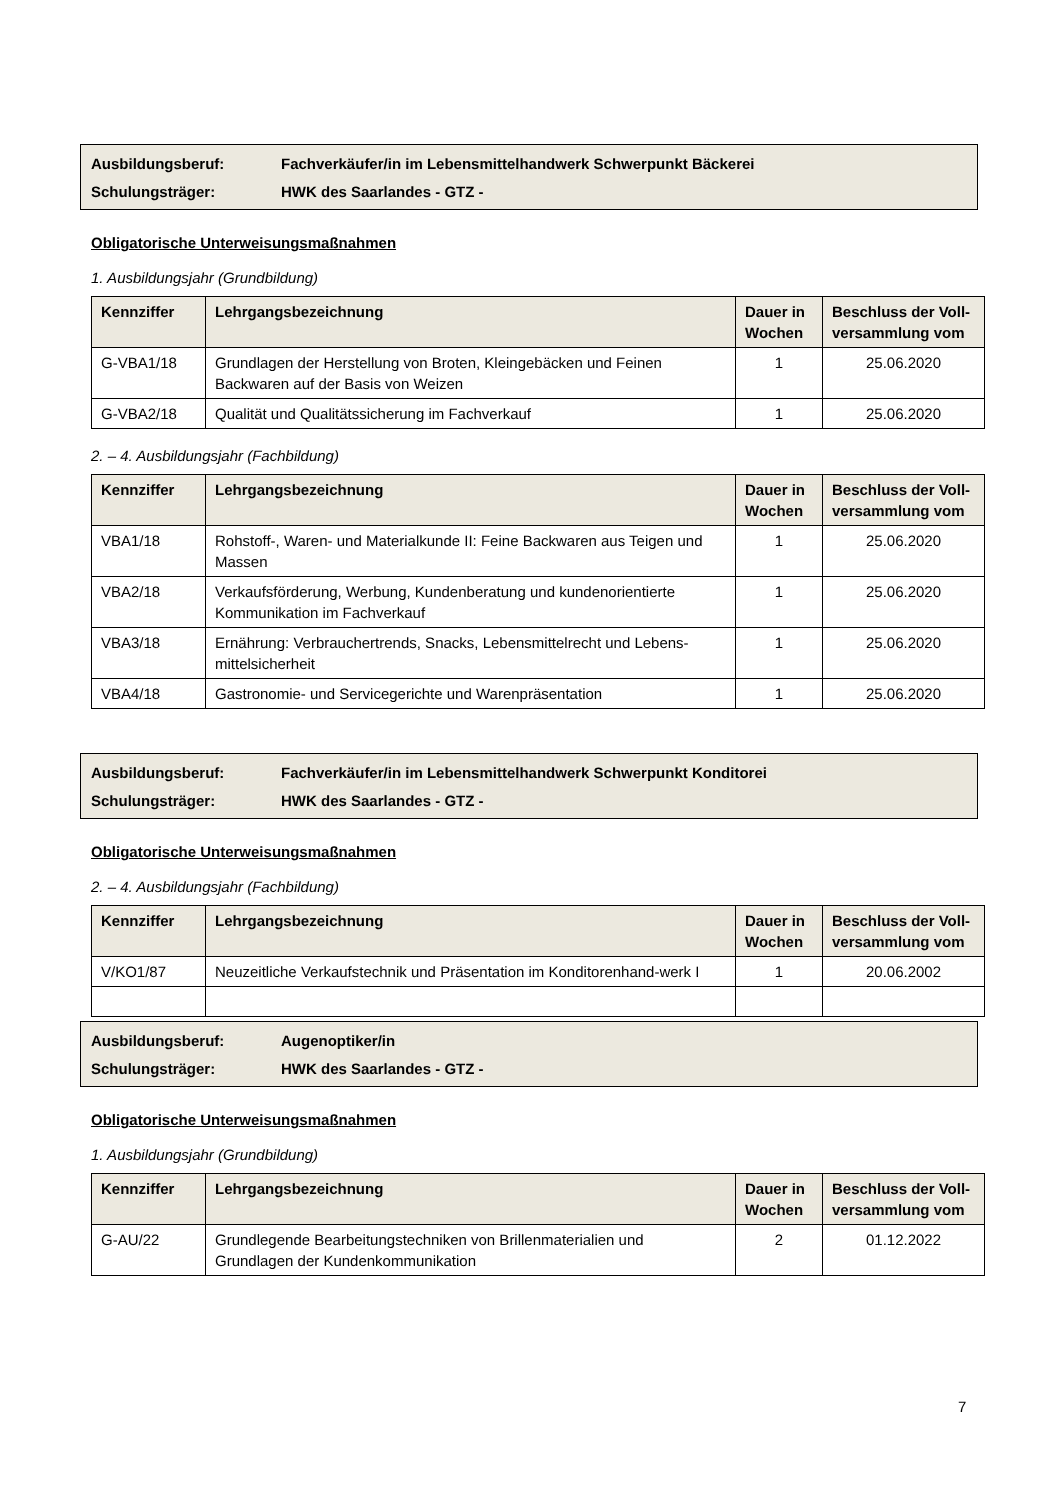Ausbildungsberuf: Fachverkäufer/in im Lebensmittelhandwerk Schwerpunkt Bäckerei
Schulungsträger: HWK des Saarlandes - GTZ -
Obligatorische Unterweisungsmaßnahmen
1. Ausbildungsjahr (Grundbildung)
| Kennziffer | Lehrgangsbezeichnung | Dauer in Wochen | Beschluss der Voll-versammlung vom |
| --- | --- | --- | --- |
| G-VBA1/18 | Grundlagen der Herstellung von Broten, Kleingebäcken und Feinen Backwaren auf der Basis von Weizen | 1 | 25.06.2020 |
| G-VBA2/18 | Qualität und Qualitätssicherung im Fachverkauf | 1 | 25.06.2020 |
2. – 4. Ausbildungsjahr (Fachbildung)
| Kennziffer | Lehrgangsbezeichnung | Dauer in Wochen | Beschluss der Voll-versammlung vom |
| --- | --- | --- | --- |
| VBA1/18 | Rohstoff-, Waren- und Materialkunde II: Feine Backwaren aus Teigen und Massen | 1 | 25.06.2020 |
| VBA2/18 | Verkaufsförderung, Werbung, Kundenberatung und kundenorientierte Kommunikation im Fachverkauf | 1 | 25.06.2020 |
| VBA3/18 | Ernährung: Verbrauchertrends, Snacks, Lebensmittelrecht und Lebens-mittelsicherheit | 1 | 25.06.2020 |
| VBA4/18 | Gastronomie- und Servicegerichte und Warenpräsentation | 1 | 25.06.2020 |
Ausbildungsberuf: Fachverkäufer/in im Lebensmittelhandwerk Schwerpunkt Konditorei
Schulungsträger: HWK des Saarlandes - GTZ -
Obligatorische Unterweisungsmaßnahmen
2. – 4. Ausbildungsjahr (Fachbildung)
| Kennziffer | Lehrgangsbezeichnung | Dauer in Wochen | Beschluss der Voll-versammlung vom |
| --- | --- | --- | --- |
| V/KO1/87 | Neuzeitliche Verkaufstechnik und Präsentation im Konditorenhand-werk I | 1 | 20.06.2002 |
Ausbildungsberuf: Augenoptiker/in
Schulungsträger: HWK des Saarlandes - GTZ -
Obligatorische Unterweisungsmaßnahmen
1. Ausbildungsjahr (Grundbildung)
| Kennziffer | Lehrgangsbezeichnung | Dauer in Wochen | Beschluss der Voll-versammlung vom |
| --- | --- | --- | --- |
| G-AU/22 | Grundlegende Bearbeitungstechniken von Brillenmaterialien und Grundlagen der Kundenkommunikation | 2 | 01.12.2022 |
7